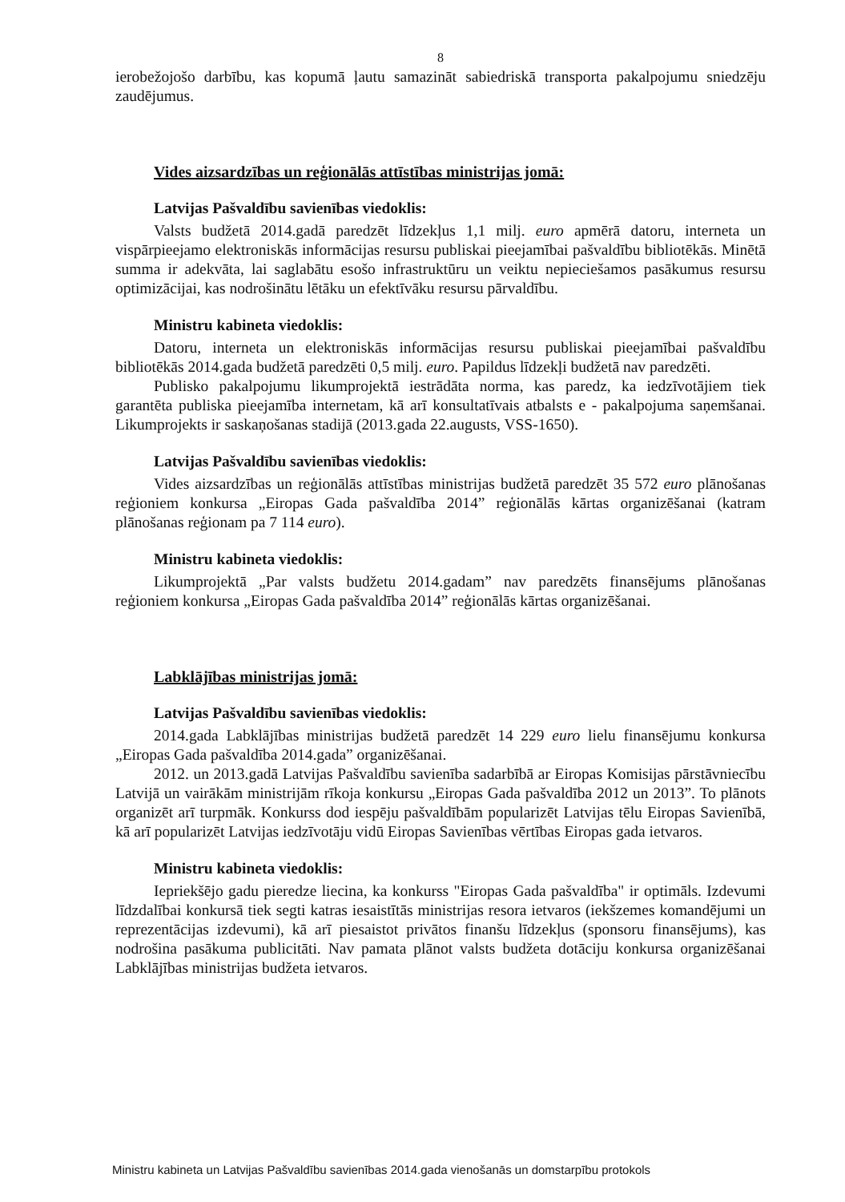8
ierobežojošo darbību, kas kopumā ļautu samazināt sabiedriskā transporta pakalpojumu sniedzēju zaudējumus.
Vides aizsardzības un reģionālās attīstības ministrijas jomā:
Latvijas Pašvaldību savienības viedoklis:
Valsts budžetā 2014.gadā paredzēt līdzekļus 1,1 milj. euro apmērā datoru, interneta un vispārpieejamo elektroniskās informācijas resursu publiskai pieejamībai pašvaldību bibliotēkās. Minētā summa ir adekvāta, lai saglabātu esošo infrastruktūru un veiktu nepieciešamos pasākumus resursu optimizācijai, kas nodrošinātu lētāku un efektīvāku resursu pārvaldību.
Ministru kabineta viedoklis:
Datoru, interneta un elektroniskās informācijas resursu publiskai pieejamībai pašvaldību bibliotēkās 2014.gada budžetā paredzēti 0,5 milj. euro. Papildus līdzekļi budžetā nav paredzēti.
Publisko pakalpojumu likumprojektā iestrādāta norma, kas paredz, ka iedzīvotājiem tiek garantēta publiska pieejamība internetam, kā arī konsultatīvais atbalsts e - pakalpojuma saņemšanai. Likumprojekts ir saskaņošanas stadijā (2013.gada 22.augusts, VSS-1650).
Latvijas Pašvaldību savienības viedoklis:
Vides aizsardzības un reģionālās attīstības ministrijas budžetā paredzēt 35 572 euro plānošanas reģioniem konkursa „Eiropas Gada pašvaldība 2014” reģionālās kārtas organizēšanai (katram plānošanas reģionam pa 7 114 euro).
Ministru kabineta viedoklis:
Likumprojektā „Par valsts budžetu 2014.gadam” nav paredzēts finansējums plānošanas reģioniem konkursa „Eiropas Gada pašvaldība 2014” reģionālās kārtas organizēšanai.
Labklājības ministrijas jomā:
Latvijas Pašvaldību savienības viedoklis:
2014.gada Labklājības ministrijas budžetā paredzēt 14 229 euro lielu finansējumu konkursa „Eiropas Gada pašvaldība 2014.gada” organizēšanai.
2012. un 2013.gadā Latvijas Pašvaldību savienība sadarbībā ar Eiropas Komisijas pārstāvniecību Latvijā un vairākām ministrijām rīkoja konkursu „Eiropas Gada pašvaldība 2012 un 2013”. To plānots organizēt arī turpmāk. Konkurss dod iespēju pašvaldībām popularizēt Latvijas tēlu Eiropas Savienībā, kā arī popularizēt Latvijas iedzīvotāju vidū Eiropas Savienības vērtības Eiropas gada ietvaros.
Ministru kabineta viedoklis:
Iepriekšējo gadu pieredze liecina, ka konkurss "Eiropas Gada pašvaldība" ir optimāls. Izdevumi līdzdalībai konkursā tiek segti katras iesaistītās ministrijas resora ietvaros (iekšzemes komandējumi un reprezentācijas izdevumi), kā arī piesaistot privātos finanšu līdzekļus (sponsoru finansējums), kas nodrošina pasākuma publicitāti. Nav pamata plānot valsts budžeta dotāciju konkursa organizēšanai Labklājības ministrijas budžeta ietvaros.
Ministru kabineta un Latvijas Pašvaldību savienības 2014.gada vienošanās un domstarpību protokols